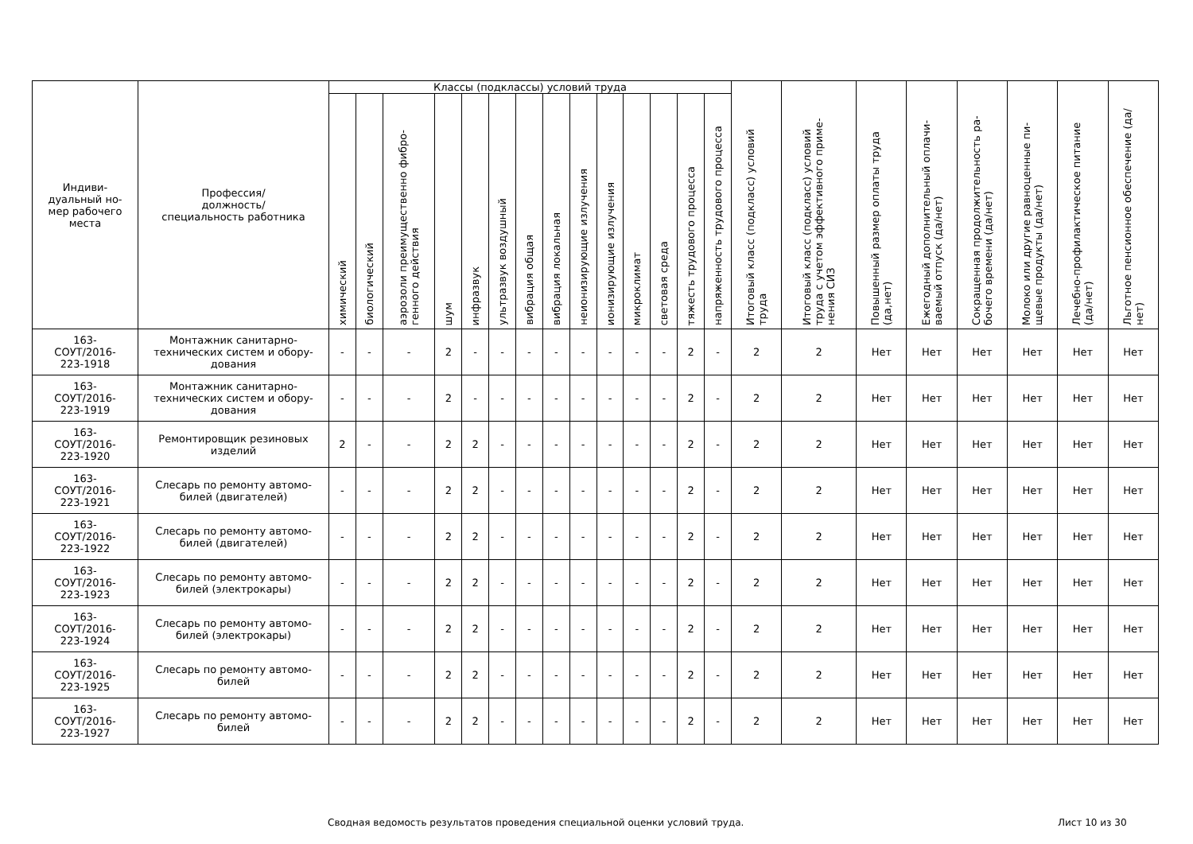| Индиви- дуальный но- мер рабочего места | Профессия/ должность/ специальность работника | Классы (подклассы) условий труда | | | | | | | | | | | | | | Итоговый класс (подкласс) условий труда | Итоговый класс (подкласс) условий труда с учетом эффективного приме-нения СИЗ | Повышенный размер оплаты труда (да,нет) | Ежегодный дополнительный оплачи-ваемый отпуск (да/нет) | Сокращенная продолжительность ра-бочего времени (да/нет) | Молоко или другие равноценные пи-щевые продукты (да/нет) | Лечебно-профилактическое питание (да/нет) | Льготное пенсионное обеспечение (да/нет) |
| --- | --- | --- | --- | --- | --- | --- | --- | --- | --- | --- | --- | --- | --- | --- | --- | --- | --- | --- | --- | --- | --- | --- | --- |
| | | химический | биологический | аэрозоли преимущественно фибро-генного действия | шум | инфразвук | ультразвук воздушный | вибрация общая | вибрация локальная | неионизирующие излучения | ионизирующие излучения | микроклимат | световая среда | тяжесть трудового процесса | напряженность трудового процесса | | | | | | | | |
| 163- СОУТ/2016- 223-1918 | Монтажник санитарно-технических систем и обору-дования | - | - | - | 2 | - | - | - | - | - | - | - | - | 2 | - | 2 | 2 | Нет | Нет | Нет | Нет | Нет | Нет |
| 163- СОУТ/2016- 223-1919 | Монтажник санитарно-технических систем и обору-дования | - | - | - | 2 | - | - | - | - | - | - | - | - | 2 | - | 2 | 2 | Нет | Нет | Нет | Нет | Нет | Нет |
| 163- СОУТ/2016- 223-1920 | Ремонтировщик резиновых изделий | 2 | - | - | 2 | 2 | - | - | - | - | - | - | - | 2 | - | 2 | 2 | Нет | Нет | Нет | Нет | Нет | Нет |
| 163- СОУТ/2016- 223-1921 | Слесарь по ремонту автомо-билей (двигателей) | - | - | - | 2 | 2 | - | - | - | - | - | - | - | 2 | - | 2 | 2 | Нет | Нет | Нет | Нет | Нет | Нет |
| 163- СОУТ/2016- 223-1922 | Слесарь по ремонту автомо-билей (двигателей) | - | - | - | 2 | 2 | - | - | - | - | - | - | - | 2 | - | 2 | 2 | Нет | Нет | Нет | Нет | Нет | Нет |
| 163- СОУТ/2016- 223-1923 | Слесарь по ремонту автомо-билей (электрокары) | - | - | - | 2 | 2 | - | - | - | - | - | - | - | 2 | - | 2 | 2 | Нет | Нет | Нет | Нет | Нет | Нет |
| 163- СОУТ/2016- 223-1924 | Слесарь по ремонту автомо-билей (электрокары) | - | - | - | 2 | 2 | - | - | - | - | - | - | - | 2 | - | 2 | 2 | Нет | Нет | Нет | Нет | Нет | Нет |
| 163- СОУТ/2016- 223-1925 | Слесарь по ремонту автомо-билей | - | - | - | 2 | 2 | - | - | - | - | - | - | - | 2 | - | 2 | 2 | Нет | Нет | Нет | Нет | Нет | Нет |
| 163- СОУТ/2016- 223-1927 | Слесарь по ремонту автомо-билей | - | - | - | 2 | 2 | - | - | - | - | - | - | - | 2 | - | 2 | 2 | Нет | Нет | Нет | Нет | Нет | Нет |
Сводная ведомость результатов проведения специальной оценки условий труда. Лист 10 из 30